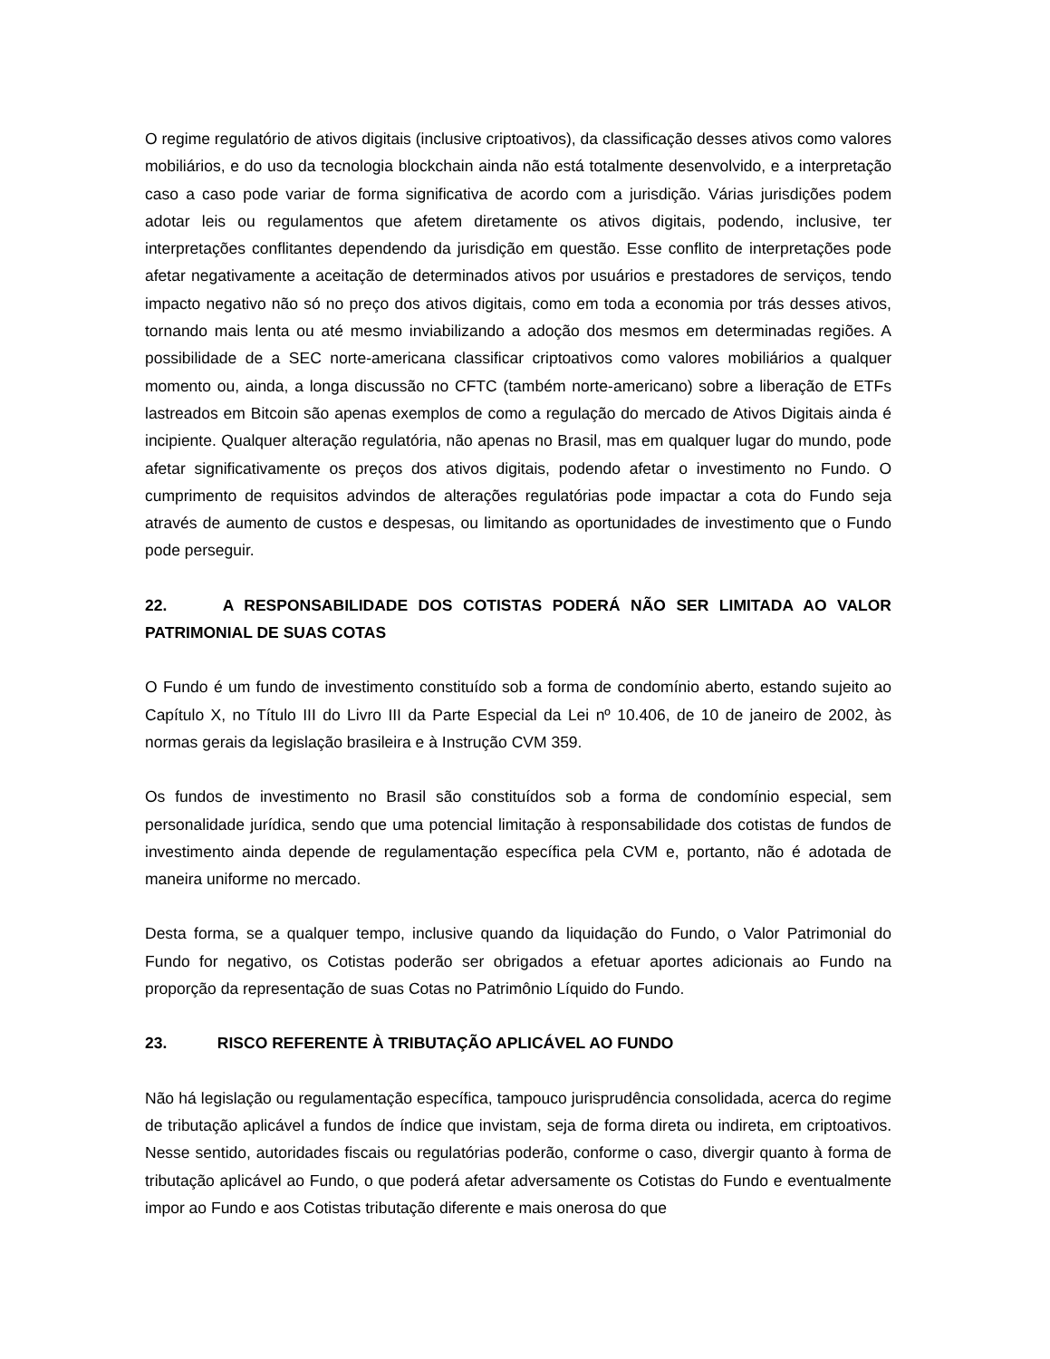O regime regulatório de ativos digitais (inclusive criptoativos), da classificação desses ativos como valores mobiliários, e do uso da tecnologia blockchain ainda não está totalmente desenvolvido, e a interpretação caso a caso pode variar de forma significativa de acordo com a jurisdição. Várias jurisdições podem adotar leis ou regulamentos que afetem diretamente os ativos digitais, podendo, inclusive, ter interpretações conflitantes dependendo da jurisdição em questão. Esse conflito de interpretações pode afetar negativamente a aceitação de determinados ativos por usuários e prestadores de serviços, tendo impacto negativo não só no preço dos ativos digitais, como em toda a economia por trás desses ativos, tornando mais lenta ou até mesmo inviabilizando a adoção dos mesmos em determinadas regiões. A possibilidade de a SEC norte-americana classificar criptoativos como valores mobiliários a qualquer momento ou, ainda, a longa discussão no CFTC (também norte-americano) sobre a liberação de ETFs lastreados em Bitcoin são apenas exemplos de como a regulação do mercado de Ativos Digitais ainda é incipiente. Qualquer alteração regulatória, não apenas no Brasil, mas em qualquer lugar do mundo, pode afetar significativamente os preços dos ativos digitais, podendo afetar o investimento no Fundo. O cumprimento de requisitos advindos de alterações regulatórias pode impactar a cota do Fundo seja através de aumento de custos e despesas, ou limitando as oportunidades de investimento que o Fundo pode perseguir.
22. A RESPONSABILIDADE DOS COTISTAS PODERÁ NÃO SER LIMITADA AO VALOR PATRIMONIAL DE SUAS COTAS
O Fundo é um fundo de investimento constituído sob a forma de condomínio aberto, estando sujeito ao Capítulo X, no Título III do Livro III da Parte Especial da Lei nº 10.406, de 10 de janeiro de 2002, às normas gerais da legislação brasileira e à Instrução CVM 359.
Os fundos de investimento no Brasil são constituídos sob a forma de condomínio especial, sem personalidade jurídica, sendo que uma potencial limitação à responsabilidade dos cotistas de fundos de investimento ainda depende de regulamentação específica pela CVM e, portanto, não é adotada de maneira uniforme no mercado.
Desta forma, se a qualquer tempo, inclusive quando da liquidação do Fundo, o Valor Patrimonial do Fundo for negativo, os Cotistas poderão ser obrigados a efetuar aportes adicionais ao Fundo na proporção da representação de suas Cotas no Patrimônio Líquido do Fundo.
23. RISCO REFERENTE À TRIBUTAÇÃO APLICÁVEL AO FUNDO
Não há legislação ou regulamentação específica, tampouco jurisprudência consolidada, acerca do regime de tributação aplicável a fundos de índice que invistam, seja de forma direta ou indireta, em criptoativos. Nesse sentido, autoridades fiscais ou regulatórias poderão, conforme o caso, divergir quanto à forma de tributação aplicável ao Fundo, o que poderá afetar adversamente os Cotistas do Fundo e eventualmente impor ao Fundo e aos Cotistas tributação diferente e mais onerosa do que